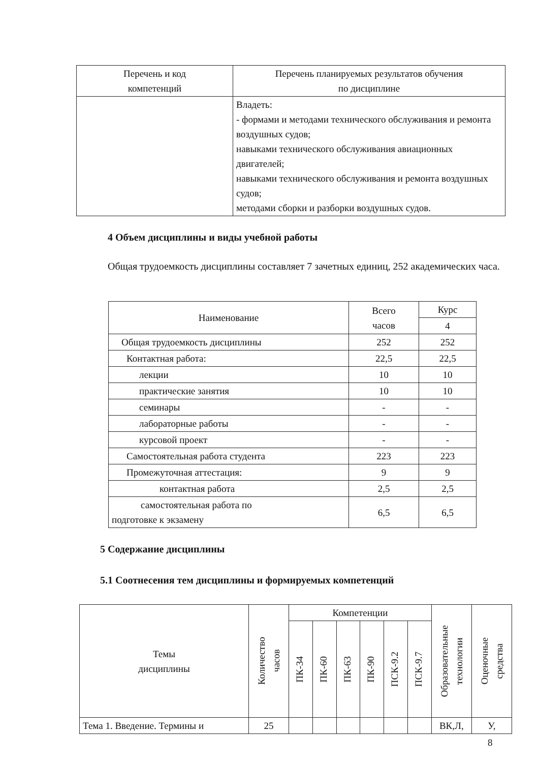| Перечень и код компетенций | Перечень планируемых результатов обучения по дисциплине |
| --- | --- |
| | Владеть: - формами и методами технического обслуживания и ремонта воздушных судов; навыками технического обслуживания авиационных двигателей; навыками технического обслуживания и ремонта воздушных судов; методами сборки и разборки воздушных судов. |
4 Объем дисциплины и виды учебной работы
Общая трудоемкость дисциплины составляет 7 зачетных единиц, 252 академических часа.
| Наименование | Всего часов | Курс |
| | | 4 |
| Общая трудоемкость дисциплины | 252 | 252 |
| Контактная работа: | 22,5 | 22,5 |
| лекции | 10 | 10 |
| практические занятия | 10 | 10 |
| семинары | - | - |
| лабораторные работы | - | - |
| курсовой проект | - | - |
| Самостоятельная работа студента | 223 | 223 |
| Промежуточная аттестация: | 9 | 9 |
| контактная работа | 2,5 | 2,5 |
| самостоятельная работа по подготовке к экзамену | 6,5 | 6,5 |
5 Содержание дисциплины
5.1 Соотнесения тем дисциплины и формируемых компетенций
| Темы дисциплины | Количество часов | Компетенции | | | | | | Образовательные технологии | Оценочные средства |
| | | ПК-34 | ПК-60 | ПК-63 | ПК-90 | ПСК-9.2 | ПСК-9.7 | | |
| Тема 1. Введение. Термины и | 25 | | | | | | | ВК,Л, | У, |
8